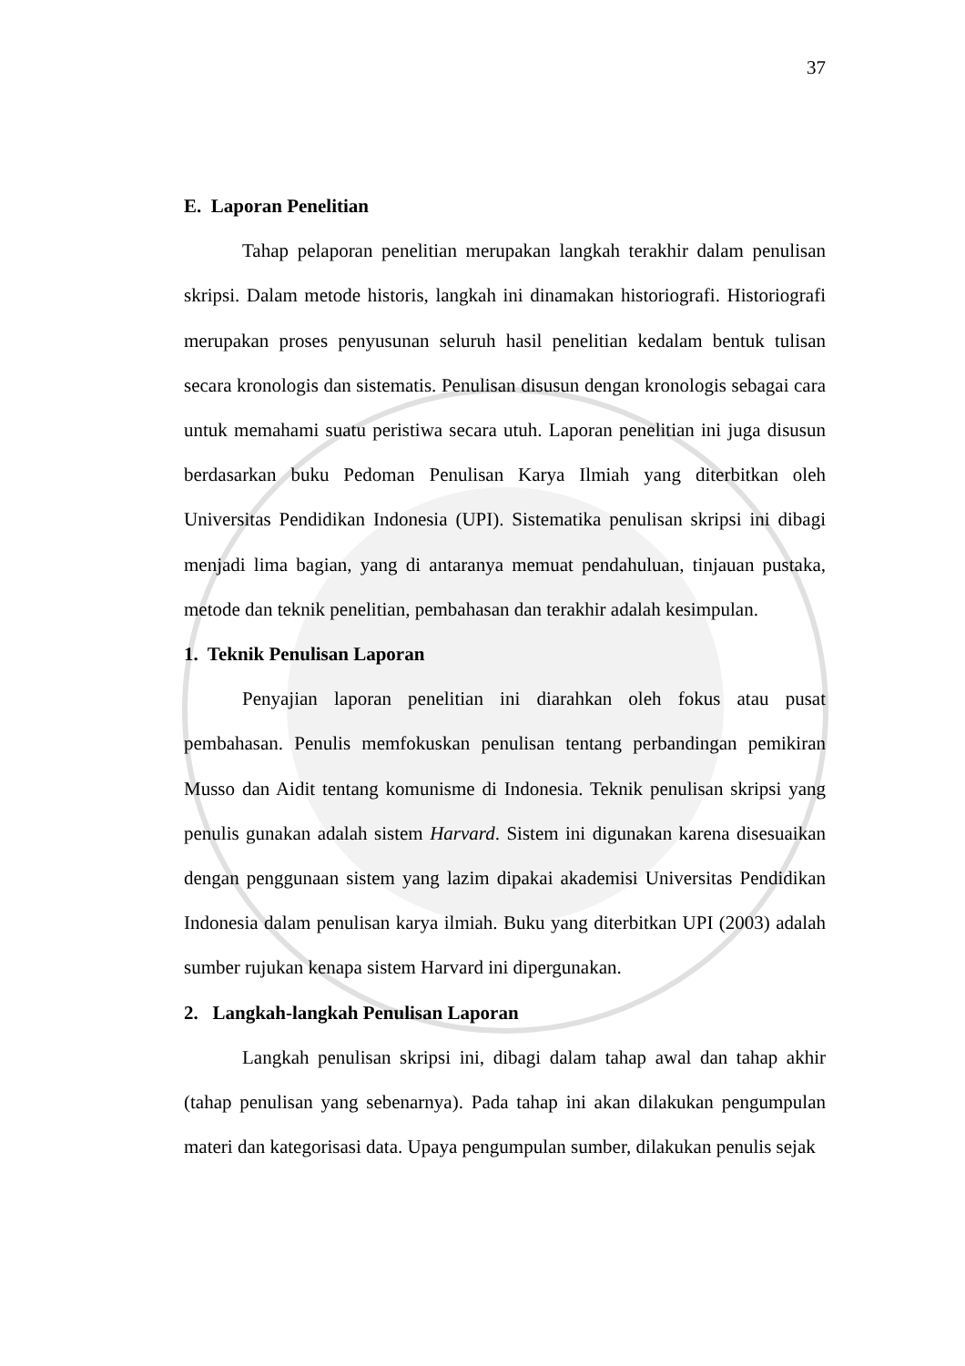37
E. Laporan Penelitian
Tahap pelaporan penelitian merupakan langkah terakhir dalam penulisan skripsi. Dalam metode historis, langkah ini dinamakan historiografi. Historiografi merupakan proses penyusunan seluruh hasil penelitian kedalam bentuk tulisan secara kronologis dan sistematis. Penulisan disusun dengan kronologis sebagai cara untuk memahami suatu peristiwa secara utuh. Laporan penelitian ini juga disusun berdasarkan buku Pedoman Penulisan Karya Ilmiah yang diterbitkan oleh Universitas Pendidikan Indonesia (UPI). Sistematika penulisan skripsi ini dibagi menjadi lima bagian, yang di antaranya memuat pendahuluan, tinjauan pustaka, metode dan teknik penelitian, pembahasan dan terakhir adalah kesimpulan.
1. Teknik Penulisan Laporan
Penyajian laporan penelitian ini diarahkan oleh fokus atau pusat pembahasan. Penulis memfokuskan penulisan tentang perbandingan pemikiran Musso dan Aidit tentang komunisme di Indonesia. Teknik penulisan skripsi yang penulis gunakan adalah sistem Harvard. Sistem ini digunakan karena disesuaikan dengan penggunaan sistem yang lazim dipakai akademisi Universitas Pendidikan Indonesia dalam penulisan karya ilmiah. Buku yang diterbitkan UPI (2003) adalah sumber rujukan kenapa sistem Harvard ini dipergunakan.
2. Langkah-langkah Penulisan Laporan
Langkah penulisan skripsi ini, dibagi dalam tahap awal dan tahap akhir (tahap penulisan yang sebenarnya). Pada tahap ini akan dilakukan pengumpulan materi dan kategorisasi data. Upaya pengumpulan sumber, dilakukan penulis sejak